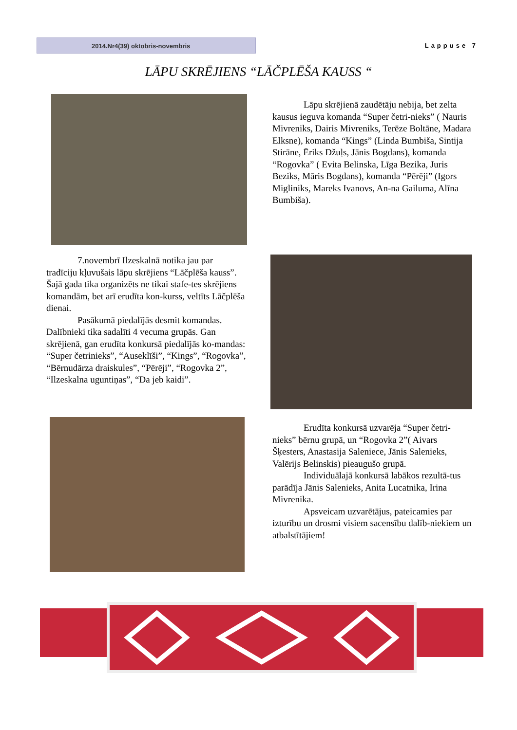2014.Nr4(39) oktobris-novembris
Lappuse 7
LĀPU SKRĒJIENS “LĀČPLĒŠA KAUSS “
Lāpu skrējienā zaudētāju nebija, bet zelta kausus ieguva komanda “Super četri-nieks” ( Nauris Mivreniks, Dairis Mivreniks, Terēze Boltāne, Madara Elksne), komanda “Kings” (Linda Bumbiša, Sintija Stirāne, Ēriks Džuļs, Jānis Bogdans), komanda “Rogovka” ( Evita Belinska, Līga Bezika, Juris Beziks, Māris Bogdans), komanda “Pērēji” (Igors Migliniks, Mareks Ivanovs, An-na Gailuma, Alīna Bumbiša).
7.novembrī Ilzeskalnā notika jau par tradīciju kļuvušais lāpu skrējiens “Lāčplēša kauss”. Šajā gada tika organizēts ne tikai stafe-tes skrējiens komandām, bet arī erudīta kon-kurss, veltīts Lāčplēša dienai.
Pasākumā piedalījās desmit komandas. Dalībnieki tika sadalīti 4 vecuma grupās. Gan skrējienā, gan erudīta konkursā piedalījās ko-mandas: “Super četrinieks”, “Auseklīši”, “Kings”, “Rogovka”, “Bērnudārza draiskules”, “Pērēji”, “Rogovka 2”, “Ilzeskalna uguntiņas”, “Da jeb kaidi”.
Erudīta konkursā uzvarēja “Super četri-nieks” bērnu grupā, un “Rogovka 2”( Aivars Šķesters, Anastasija Saleniece, Jānis Salenieks, Valērijs Belinskis) pieaugušo grupā.
Individuālajā konkursā labākos rezultā-tus parādīja Jānis Salenieks, Anita Lucatnika, Irina Mivrenika.
Apsveicam uzvarētājus, pateicamies par izturību un drosmi visiem sacensību dalīb-niekiem un atbalstītājiem!